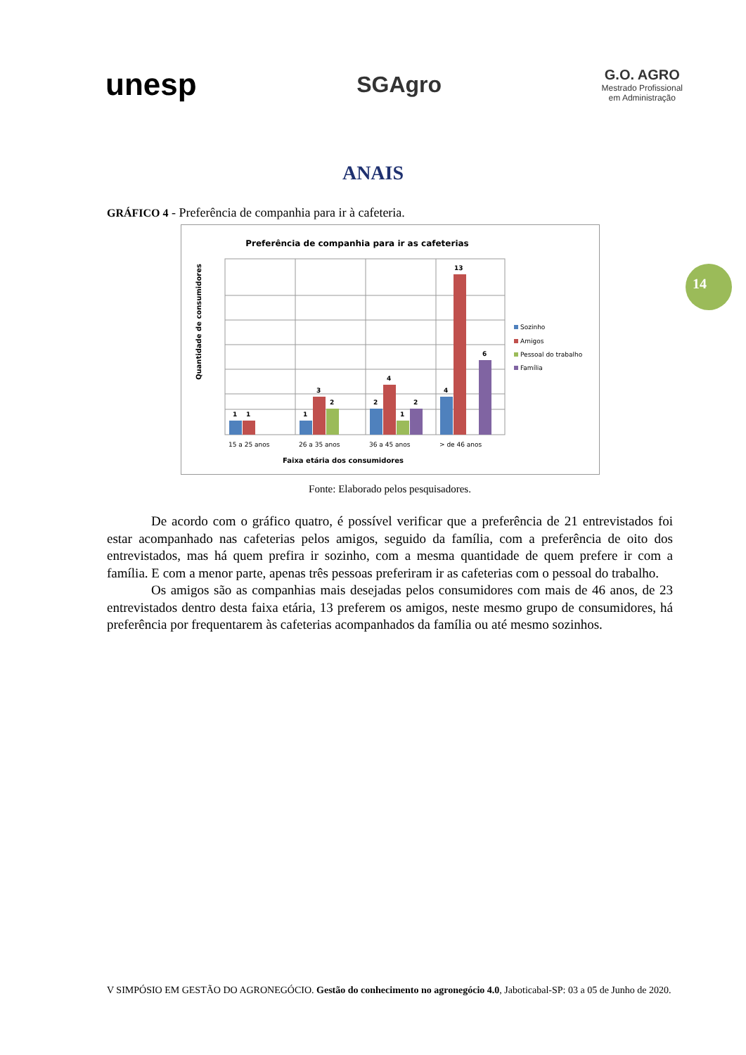unesp
SGAgro
G.O. AGRO
Mestrado Profissional
em Administração
ANAIS
14
GRÁFICO 4 - Preferência de companhia para ir à cafeteria.
Preferência de companhia para ir as cafeterias
Quantidade de consumidores
1
1
1
3
2
2
4
1
2
4
13
6
15 a 25 anos
26 a 35 anos
36 a 45 anos
> de 46 anos
Faixa etária dos consumidores
Sozinho
Amigos
Pessoal do trabalho
Família
Fonte: Elaborado pelos pesquisadores.
De acordo com o gráfico quatro, é possível verificar que a preferência de 21 entrevistados foi estar acompanhado nas cafeterias pelos amigos, seguido da família, com a preferência de oito dos entrevistados, mas há quem prefira ir sozinho, com a mesma quantidade de quem prefere ir com a família. E com a menor parte, apenas três pessoas preferiram ir as cafeterias com o pessoal do trabalho.
Os amigos são as companhias mais desejadas pelos consumidores com mais de 46 anos, de 23 entrevistados dentro desta faixa etária, 13 preferem os amigos, neste mesmo grupo de consumidores, há preferência por frequentarem às cafeterias acompanhados da família ou até mesmo sozinhos.
V SIMPÓSIO EM GESTÃO DO AGRONEGÓCIO. Gestão do conhecimento no agronegócio 4.0, Jaboticabal-SP: 03 a 05 de Junho de 2020.